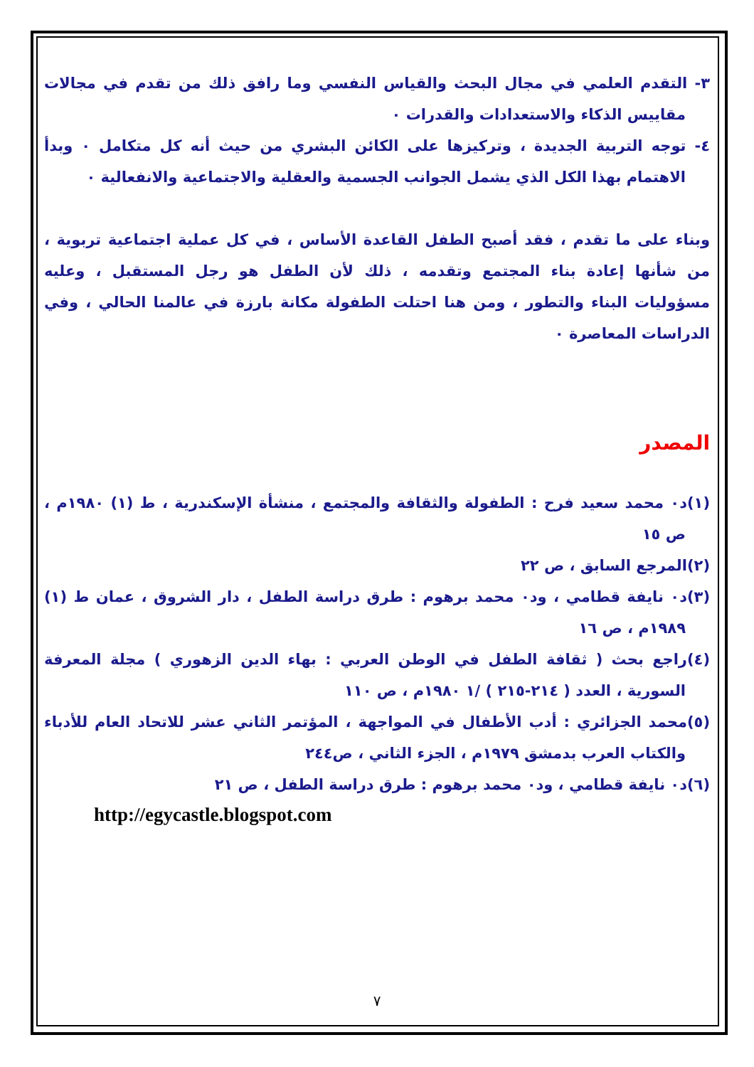٣- التقدم العلمي في مجال البحث والقياس النفسي وما رافق ذلك من تقدم في مجالات مقاييس الذكاء والاستعدادات والقدرات ٠
٤- توجه التربية الجديدة ، وتركيزها على الكائن البشري من حيث أنه كل متكامل ٠ وبدأ الاهتمام بهذا الكل الذي يشمل الجوانب الجسمية والعقلية والاجتماعية والانفعالية ٠
وبناء على ما تقدم ، فقد أصبح الطفل القاعدة الأساس ، في كل عملية اجتماعية تربوية ، من شأنها إعادة بناء المجتمع وتقدمه ، ذلك لأن الطفل هو رجل المستقبل ، وعليه مسؤوليات البناء والتطور ، ومن هنا احتلت الطفولة مكانة بارزة في عالمنا الحالي ، وفي الدراسات المعاصرة ٠
المصدر
(١)د٠ محمد سعيد فرح : الطفولة والثقافة والمجتمع ، منشأة الإسكندرية ، ط (١) ١٩٨٠م ، ص ١٥
(٢)المرجع السابق ، ص ٢٢
(٣)د٠ نايفة قطامي ، ود٠ محمد برهوم : طرق دراسة الطفل ، دار الشروق ، عمان ط (١) ١٩٨٩م ، ص ١٦
(٤)راجع بحث ( ثقافة الطفل في الوطن العربي : بهاء الدين الزهوري ) مجلة المعرفة السورية ، العدد ( ٢١٤-٢١٥ ) /١ ١٩٨٠م ، ص ١١٠
(٥)محمد الجزائري : أدب الأطفال في المواجهة ، المؤتمر الثاني عشر للاتحاد العام للأدباء والكتاب العرب بدمشق ١٩٧٩م ، الجزء الثاني ، ص٢٤٤
(٦)د٠ نايفة قطامي ، ود٠ محمد برهوم : طرق دراسة الطفل ، ص ٢١
http://egycastle.blogspot.com
٧